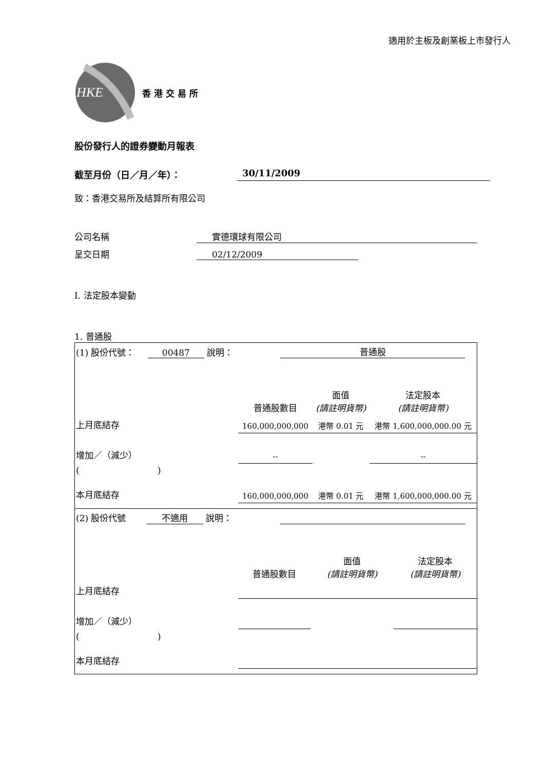適用於主板及創業板上市發行人
HKE
香港交易所
股份發行人的證券變動月報表
截至月份（日／月／年）： 30/11/2009
致：香港交易所及結算所有限公司
公司名稱 實德環球有限公司
呈交日期 02/12/2009
I. 法定股本變動
1. 普通股
| (1) 股份代號： 00487 說明： | | 普通股 | | |
| | | 普通股數目 | 面值 (請註明貨幣) | 法定股本 (請註明貨幣) |
| 上月底結存 | | 160,000,000,000 | 港幣 0.01 元 | 港幣 1,600,000,000.00 元 |
| 增加／（減少） | | -- | | -- |
| ( | ) | | | |
| 本月底結存 | | 160,000,000,000 | 港幣 0.01 元 | 港幣 1,600,000,000.00 元 |
| (2) 股份代號 不適用 說明： | | | | |
| | | 普通股數目 | 面值 (請註明貨幣) | 法定股本 (請註明貨幣) |
| 上月底結存 | | | | |
| 增加／（減少） | | | | |
| ( | ) | | | |
| 本月底結存 | | | | |